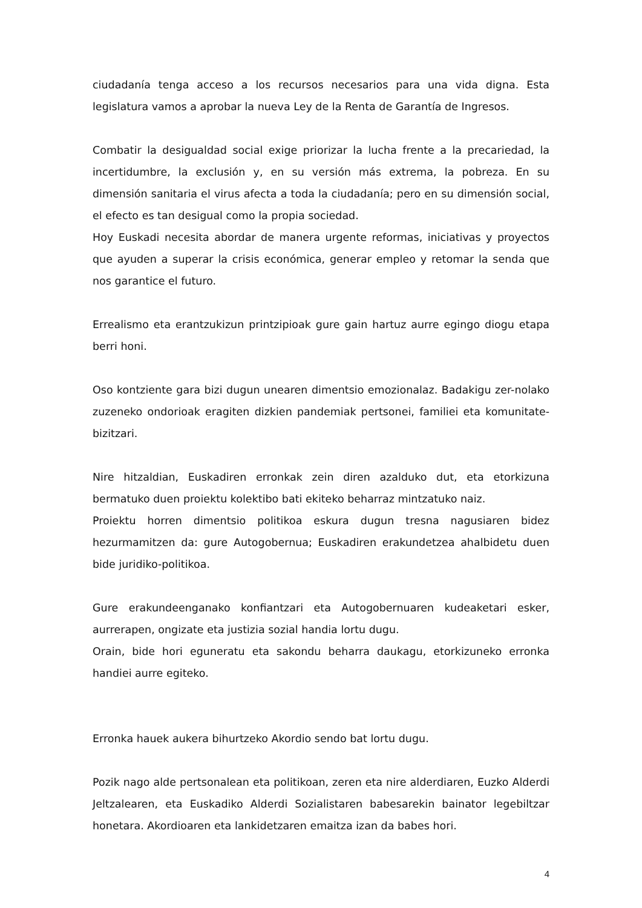ciudadanía tenga acceso a los recursos necesarios para una vida digna. Esta legislatura vamos a aprobar la nueva Ley de la Renta de Garantía de Ingresos.
Combatir la desigualdad social exige priorizar la lucha frente a la precariedad, la incertidumbre, la exclusión y, en su versión más extrema, la pobreza. En su dimensión sanitaria el virus afecta a toda la ciudadanía; pero en su dimensión social, el efecto es tan desigual como la propia sociedad.
Hoy Euskadi necesita abordar de manera urgente reformas, iniciativas y proyectos que ayuden a superar la crisis económica, generar empleo y retomar la senda que nos garantice el futuro.
Errealismo eta erantzukizun printzipioak gure gain hartuz aurre egingo diogu etapa berri honi.
Oso kontziente gara bizi dugun unearen dimentsio emozionalaz. Badakigu zer-nolako zuzeneko ondorioak eragiten dizkien pandemiak pertsonei, familiei eta komunitate-bizitzari.
Nire hitzaldian, Euskadiren erronkak zein diren azalduko dut, eta etorkizuna bermatuko duen proiektu kolektibo bati ekiteko beharraz mintzatuko naiz.
Proiektu horren dimentsio politikoa eskura dugun tresna nagusiaren bidez hezurmamitzen da: gure Autogobernua; Euskadiren erakundetzea ahalbidetu duen bide juridiko-politikoa.
Gure erakundeenganako konfiantzari eta Autogobernuaren kudeaketari esker, aurrerapen, ongizate eta justizia sozial handia lortu dugu.
Orain, bide hori eguneratu eta sakondu beharra daukagu, etorkizuneko erronka handiei aurre egiteko.
Erronka hauek aukera bihurtzeko Akordio sendo bat lortu dugu.
Pozik nago alde pertsonalean eta politikoan, zeren eta nire alderdiaren, Euzko Alderdi Jeltzalearen, eta Euskadiko Alderdi Sozialistaren babesarekin bainator legebiltzar honetara. Akordioaren eta lankidetzaren emaitza izan da babes hori.
4